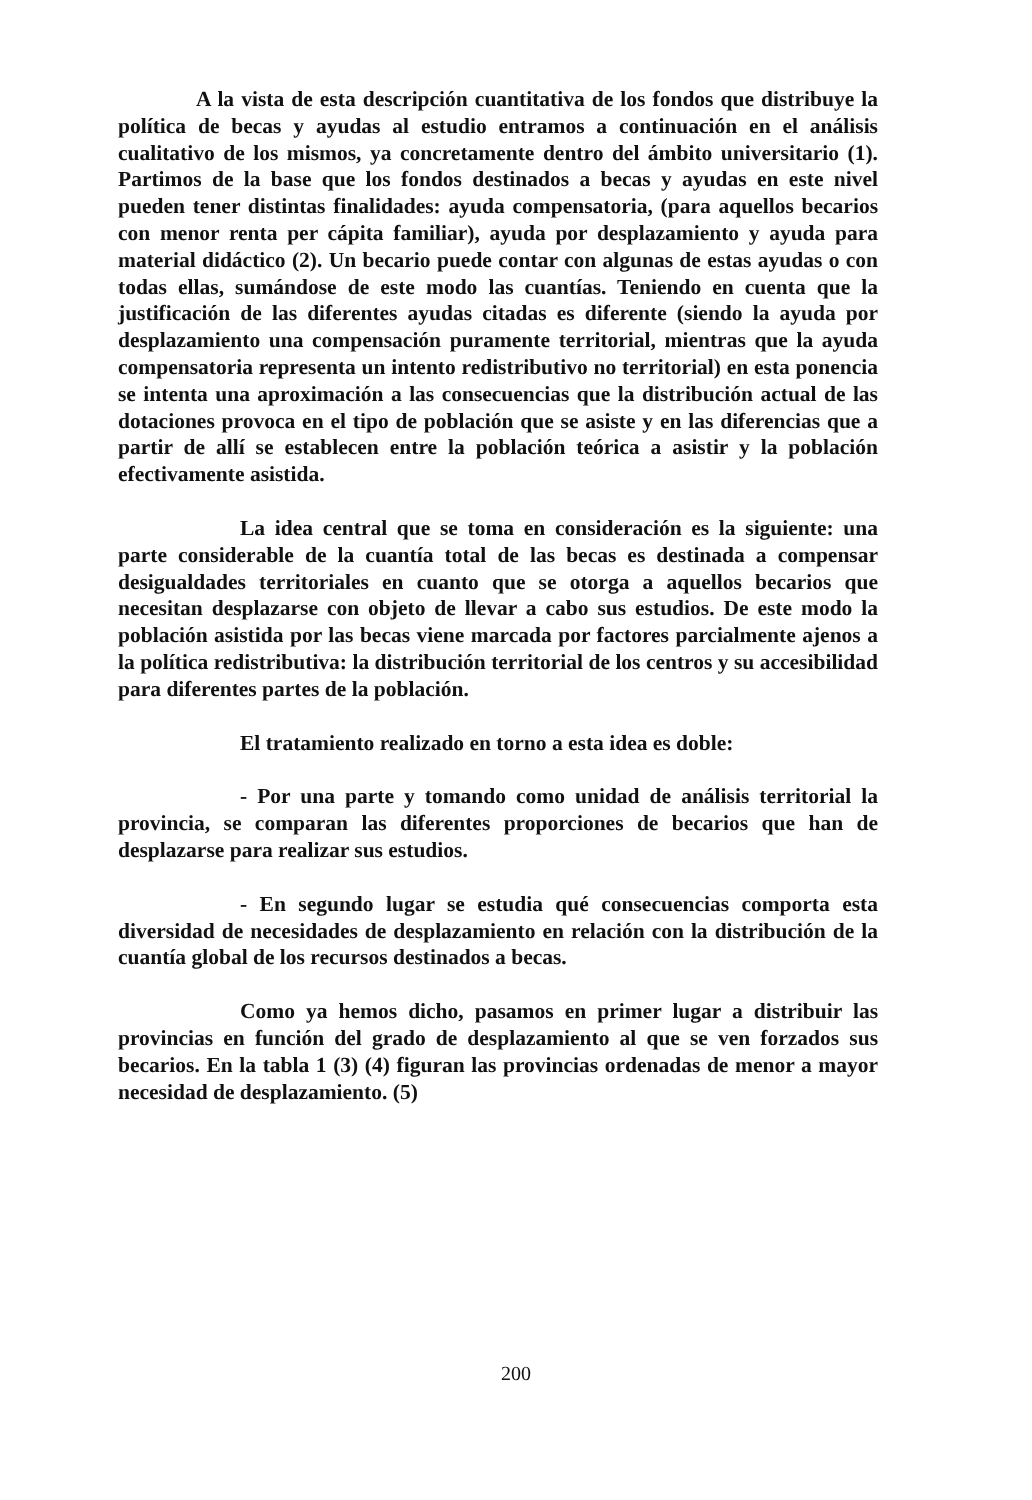A la vista de esta descripción cuantitativa de los fondos que distribuye la política de becas y ayudas al estudio entramos a continuación en el análisis cualitativo de los mismos, ya concretamente dentro del ámbito universitario (1). Partimos de la base que los fondos destinados a becas y ayudas en este nivel pueden tener distintas finalidades: ayuda compensatoria, (para aquellos becarios con menor renta per cápita familiar), ayuda por desplazamiento y ayuda para material didáctico (2). Un becario puede contar con algunas de estas ayudas o con todas ellas, sumándose de este modo las cuantías. Teniendo en cuenta que la justificación de las diferentes ayudas citadas es diferente (siendo la ayuda por desplazamiento una compensación puramente territorial, mientras que la ayuda compensatoria representa un intento redistributivo no territorial) en esta ponencia se intenta una aproximación a las consecuencias que la distribución actual de las dotaciones provoca en el tipo de población que se asiste y en las diferencias que a partir de allí se establecen entre la población teórica a asistir y la población efectivamente asistida.
La idea central que se toma en consideración es la siguiente: una parte considerable de la cuantía total de las becas es destinada a compensar desigualdades territoriales en cuanto que se otorga a aquellos becarios que necesitan desplazarse con objeto de llevar a cabo sus estudios. De este modo la población asistida por las becas viene marcada por factores parcialmente ajenos a la política redistributiva: la distribución territorial de los centros y su accesibilidad para diferentes partes de la población.
El tratamiento realizado en torno a esta idea es doble:
- Por una parte y tomando como unidad de análisis territorial la provincia, se comparan las diferentes proporciones de becarios que han de desplazarse para realizar sus estudios.
- En segundo lugar se estudia qué consecuencias comporta esta diversidad de necesidades de desplazamiento en relación con la distribución de la cuantía global de los recursos destinados a becas.
Como ya hemos dicho, pasamos en primer lugar a distribuir las provincias en función del grado de desplazamiento al que se ven forzados sus becarios. En la tabla 1 (3) (4) figuran las provincias ordenadas de menor a mayor necesidad de desplazamiento. (5)
200